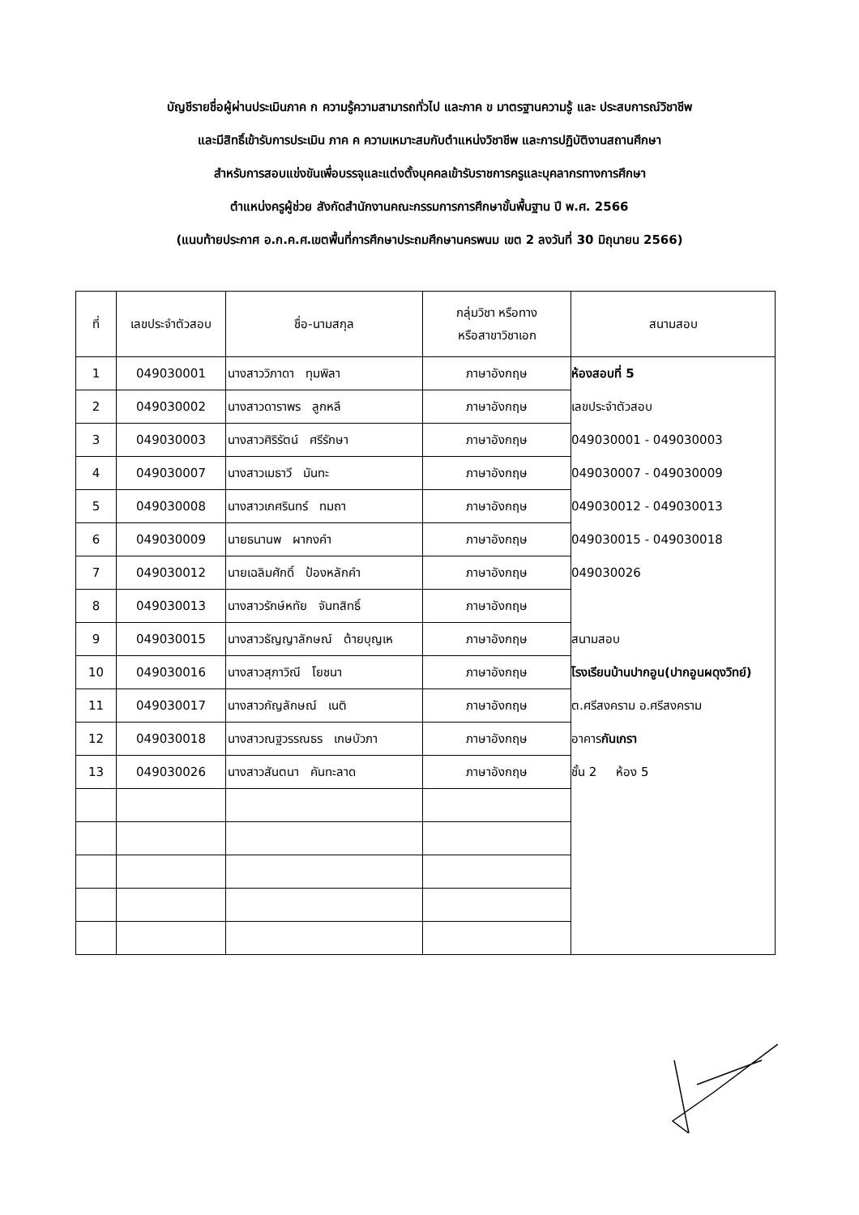บัญชีรายชื่อผู้ผ่านประเมินภาค ก ความรู้ความสามารถทั่วไป และภาค ข มาตรฐานความรู้ และ ประสบการณ์วิชาชีพ
และมีสิทธิ์เข้ารับการประเมิน ภาค ค ความเหมาะสมกับตำแหน่งวิชาชีพ และการปฏิบัติงานสถานศึกษา
สำหรับการสอบแข่งขันเพื่อบรรจุและแต่งตั้งบุคคลเข้ารับราชการครูและบุคลากรทางการศึกษา
ตำแหน่งครูผู้ช่วย สังกัดสำนักงานคณะกรรมการการศึกษาขั้นพื้นฐาน ปี พ.ศ. 2566
(แนบท้ายประกาศ อ.ก.ค.ศ.เขตพื้นที่การศึกษาประถมศึกษานครพนม เขต 2 ลงวันที่ 30 มิถุนายน 2566)
| ที่ | เลขประจำตัวสอบ | ชื่อ-นามสกุล | กลุ่มวิชา หรือทาง หรือสาขาวิชาเอก | สนามสอบ |
| --- | --- | --- | --- | --- |
| 1 | 049030001 | นางสาววิภาดา ทุมพิลา | ภาษาอังกฤษ | ห้องสอบที่ 5 เลขประจำตัวสอบ 049030001 - 049030003 049030007 - 049030009 049030012 - 049030013 049030015 - 049030018 049030026 สนามสอบ โรงเรียนบ้านปากอูน(ปากอูนผดุงวิทย์) ต.ศรีสงคราม อ.ศรีสงคราม อาคาร กันเกรา ชั้น 2 ห้อง 5 |
| 2 | 049030002 | นางสาวดาราพร ลูกหลี | ภาษาอังกฤษ | |
| 3 | 049030003 | นางสาวศิริรัตน์ ศรีรักษา | ภาษาอังกฤษ | |
| 4 | 049030007 | นางสาวเมธาวี มันทะ | ภาษาอังกฤษ | |
| 5 | 049030008 | นางสาวเกศรินทร์ ทมถา | ภาษาอังกฤษ | |
| 6 | 049030009 | นายธนานพ ผากงคำ | ภาษาอังกฤษ | |
| 7 | 049030012 | นายเฉลิมศักดิ์ ป้องหลักคำ | ภาษาอังกฤษ | |
| 8 | 049030013 | นางสาวรักษ์หทัย จันทสิทธิ์ | ภาษาอังกฤษ | |
| 9 | 049030015 | นางสาวธัญญาลักษณ์ ต้ายบุญเห | ภาษาอังกฤษ | |
| 10 | 049030016 | นางสาวสุภาวิณี โยชนา | ภาษาอังกฤษ | |
| 11 | 049030017 | นางสาวกัญลักษณ์ เนติ | ภาษาอังกฤษ | |
| 12 | 049030018 | นางสาวณฐวรรณธร เกษบัวภา | ภาษาอังกฤษ | |
| 13 | 049030026 | นางสาวสันตนา คันทะลาด | ภาษาอังกฤษ | |